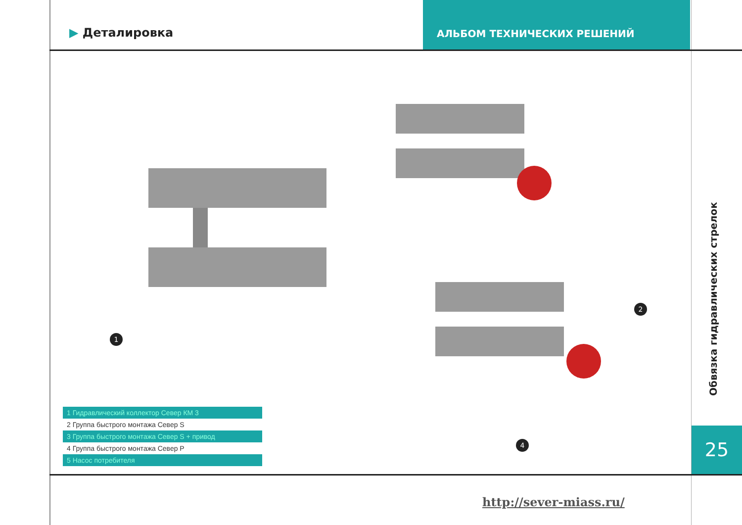▶ Деталировка
АЛЬБОМ ТЕХНИЧЕСКИХ РЕШЕНИЙ
1
2
4
Обвязка гидравлических стрелок
25
1 Гидравлический коллектор Север КМ 3
2 Группа быстрого монтажа Север S
3 Группа быстрого монтажа Север S + привод
4 Группа быстрого монтажа Север P
5 Насос потребителя
http://sever-miass.ru/